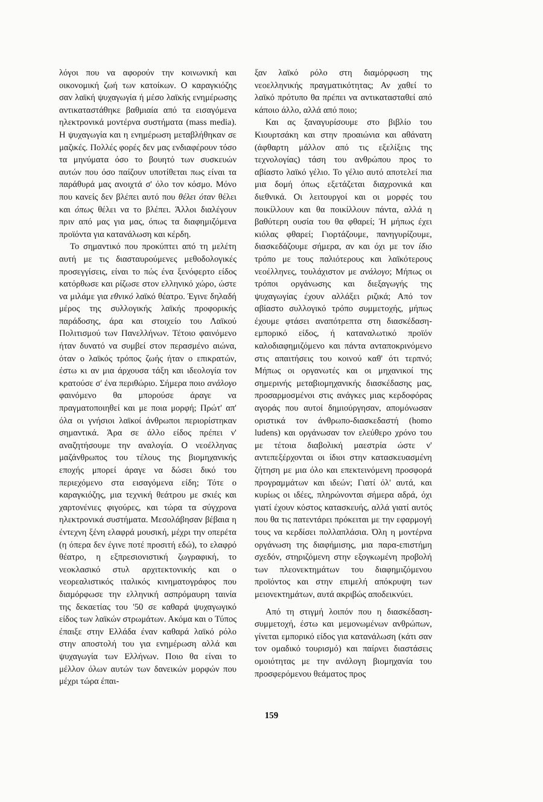λόγοι που να αφορούν την κοινωνική και οικονομική ζωή των κατοίκων. Ο καραγκιόζης σαν λαϊκή ψυχαγωγία ή μέσο λαϊκής ενημέρωσης αντικαταστάθηκε βαθμιαία από τα εισαγόμενα ηλεκτρονικά μοντέρνα συστήματα (mass media). Η ψυχαγωγία και η ενημέρωση μεταβλήθηκαν σε μαζικές. Πολλές φορές δεν μας ενδιαφέρουν τόσο τα μηνύματα όσο το βουητό των συσκευών αυτών που όσο παίζουν υποτίθεται πως είναι τα παράθυρά μας ανοιχτά σ' όλο τον κόσμο. Μόνο που κανείς δεν βλέπει αυτό που θέλει όταν θέλει και όπως θέλει να το βλέπει. Άλλοι διαλέγουν πριν από μας για μας, όπως τα διαφημιζόμενα προϊόντα για κατανάλωση και κέρδη.
Το σημαντικό που προκύπτει από τη μελέτη αυτή με τις διασταυρούμενες μεθοδολογικές προσεγγίσεις, είναι το πώς ένα ξενόφερτο είδος κατόρθωσε και ρίζωσε στον ελληνικό χώρο, ώστε να μιλάμε για εθνικό λαϊκό θέατρο. Έγινε δηλαδή μέρος της συλλογικής λαϊκής προφορικής παράδοσης, άρα και στοιχείο του Λαϊκού Πολιτισμού των Πανελλήνων. Τέτοιο φαινόμενο ήταν δυνατό να συμβεί στον περασμένο αιώνα, όταν ο λαϊκός τρόπος ζωής ήταν ο επικρατών, έστω κι αν μια άρχουσα τάξη και ιδεολογία τον κρατούσε σ' ένα περιθώριο. Σήμερα ποιο ανάλογο φαινόμενο θα μπορούσε άραγε να πραγματοποιηθεί και με ποια μορφή; Πρώτ' απ' όλα οι γνήσιοι λαϊκοί άνθρωποι περιορίστηκαν σημαντικά. Άρα σε άλλο είδος πρέπει ν' αναζητήσουμε την αναλογία. Ο νεοέλληνας μαζάνθρωπος του τέλους της βιομηχανικής εποχής μπορεί άραγε να δώσει δικό του περιεχόμενο στα εισαγόμενα είδη; Τότε ο καραγκιόζης, μια τεχνική θεάτρου με σκιές και χαρτονένιες φιγούρες, και τώρα τα σύγχρονα ηλεκτρονικά συστήματα. Μεσολάβησαν βέβαια η έντεχνη ξένη ελαφρά μουσική, μέχρι την οπερέτα (η όπερα δεν έγινε ποτέ προσιτή εδώ), το ελαφρό θέατρο, η εξπρεσιονιστική ζωγραφική, το νεοκλασικό στυλ αρχιτεκτονικής και ο νεορεαλιστικός ιταλικός κινηματογράφος που διαμόρφωσε την ελληνική ασπρόμαυρη ταινία της δεκαετίας του '50 σε καθαρά ψυχαγωγικό είδος των λαϊκών στρωμάτων. Ακόμα και ο Τύπος έπαιξε στην Ελλάδα έναν καθαρά λαϊκό ρόλο στην αποστολή του για ενημέρωση αλλά και ψυχαγωγία των Ελλήνων. Ποιο θα είναι το μέλλον όλων αυτών των δανεικών μορφών που μέχρι τώρα έπαι-
ξαν λαϊκό ρόλο στη διαμόρφωση της νεοελληνικής πραγματικότητας; Αν χαθεί το λαϊκό πρότυπο θα πρέπει να αντικατασταθεί από κάποιο άλλο, αλλά από ποιο;
Και ας ξαναγυρίσουμε στο βιβλίο του Κιουρτσάκη και στην προαιώνια και αθάνατη (άφθαρτη μάλλον από τις εξελίξεις της τεχνολογίας) τάση του ανθρώπου προς το αβίαστο λαϊκό γέλιο. Το γέλιο αυτό αποτελεί πια μια δομή όπως εξετάζεται διαχρονικά και διεθνικά. Οι λειτουργοί και οι μορφές του ποικίλλουν και θα ποικίλλουν πάντα, αλλά η βαθύτερη ουσία του θα φθαρεί; Ή μήπως έχει κιόλας φθαρεί; Γιορτάζουμε, πανηγυρίζουμε, διασκεδάζουμε σήμερα, αν και όχι με τον ίδιο τρόπο με τους παλιότερους και λαϊκότερους νεοέλληνες, τουλάχιστον με ανάλογο; Μήπως οι τρόποι οργάνωσης και διεξαγωγής της ψυχαγωγίας έχουν αλλάξει ριζικά; Από τον αβίαστο συλλογικό τρόπο συμμετοχής, μήπως έχουμε φτάσει αναπότρεπτα στη διασκέδαση-εμπορικό είδος, ή καταναλωτικό προϊόν καλοδιαφημιζόμενο και πάντα ανταποκρινόμενο στις απαιτήσεις του κοινού καθ' ότι τερπνό; Μήπως οι οργανωτές και οι μηχανικοί της σημερινής μεταβιομηχανικής διασκέδασης μας, προσαρμοσμένοι στις ανάγκες μιας κερδοφόρας αγοράς που αυτοί δημιούργησαν, απομόνωσαν οριστικά τον άνθρωπο-διασκεδαστή (homo ludens) και οργάνωσαν τον ελεύθερο χρόνο του με τέτοια διαβολική μαεστρία ώστε ν' αντεπεξέρχονται οι ίδιοι στην κατασκευασμένη ζήτηση με μια όλο και επεκτεινόμενη προσφορά προγραμμάτων και ιδεών; Γιατί όλ' αυτά, και κυρίως οι ιδέες, πληρώνονται σήμερα αδρά, όχι γιατί έχουν κόστος κατασκευής, αλλά γιατί αυτός που θα τις πατεντάρει πρόκειται με την εφαρμογή τους να κερδίσει πολλαπλάσια. Όλη η μοντέρνα οργάνωση της διαφήμισης, μια παρα-επιστήμη σχεδόν, στηριζόμενη στην εξογκωμένη προβολή των πλεονεκτημάτων του διαφημιζόμενου προϊόντος και στην επιμελή απόκρυψη των μειονεκτημάτων, αυτά ακριβώς αποδεικνύει.
Από τη στιγμή λοιπόν που η διασκέδαση-συμμετοχή, έστω και μεμονωμένων ανθρώπων, γίνεται εμπορικό είδος για κατανάλωση (κάτι σαν τον ομαδικό τουρισμό) και παίρνει διαστάσεις ομοιότητας με την ανάλογη βιομηχανία του προσφερόμενου θεάματος προς
159